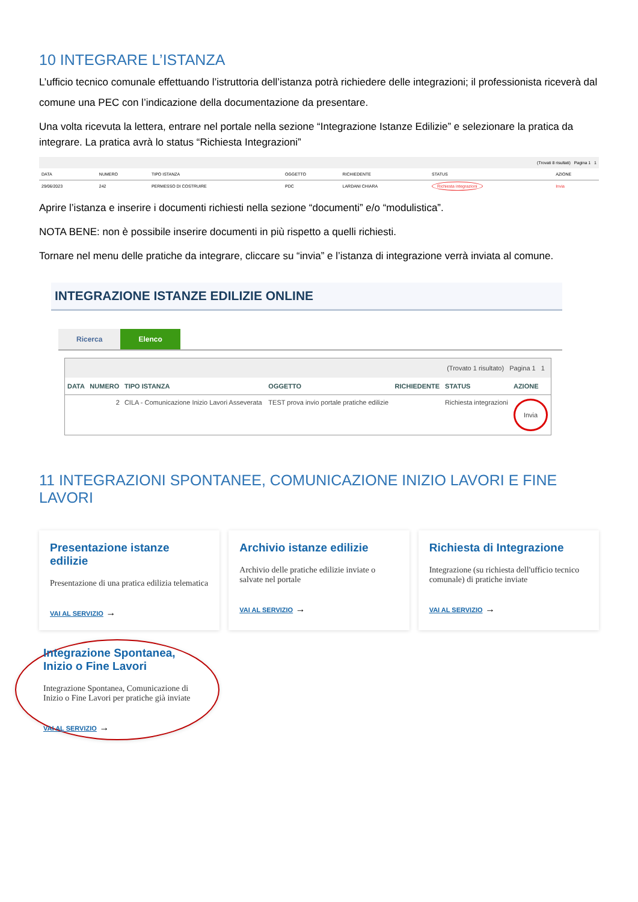10 INTEGRARE L’ISTANZA
L’ufficio tecnico comunale effettuando l’istruttoria dell’istanza potrà richiedere delle integrazioni; il professionista riceverà dal comune una PEC con l’indicazione della documentazione da presentare.
Una volta ricevuta la lettera, entrare nel portale nella sezione “Integrazione Istanze Edilizie” e selezionare la pratica da integrare. La pratica avrà lo status “Richiesta Integrazioni”
| (Trovati 8 risultati) Pagina 1 1 | | | | | | |
| DATA | NUMERO | TIPO ISTANZA | OGGETTO | RICHIEDENTE | STATUS | AZIONE |
| 29/06/2023 | 242 | PERMESSO DI COSTRUIRE | PDC | LARDANI CHIARA | Richiesta integrazioni | Invia |
Aprire l’istanza e inserire i documenti richiesti nella sezione “documenti” e/o “modulistica”.
NOTA BENE: non è possibile inserire documenti in più rispetto a quelli richiesti.
Tornare nel menu delle pratiche da integrare, cliccare su “invia” e l’istanza di integrazione verrà inviata al comune.
INTEGRAZIONE ISTANZE EDILIZIE ONLINE
Ricerca Elenco
| (Trovato 1 risultato) Pagina 1 1 | | | | | | |
| DATA | NUMERO | TIPO ISTANZA | OGGETTO | RICHIEDENTE | STATUS | AZIONE |
| | 2 | CILA - Comunicazione Inizio Lavori Asseverata | TEST prova invio portale pratiche edilizie | | Richiesta integrazioni | Invia |
11 INTEGRAZIONI SPONTANEE, COMUNICAZIONE INIZIO LAVORI E FINE LAVORI
Presentazione istanze edilizie
Presentazione di una pratica edilizia telematica
VAI AL SERVIZIO →
Archivio istanze edilizie
Archivio delle pratiche edilizie inviate o salvate nel portale
VAI AL SERVIZIO →
Richiesta di Integrazione
Integrazione (su richiesta dell'ufficio tecnico comunale) di pratiche inviate
VAI AL SERVIZIO →
Integrazione Spontanea, Inizio o Fine Lavori
Integrazione Spontanea, Comunicazione di Inizio o Fine Lavori per pratiche già inviate
VAI AL SERVIZIO →